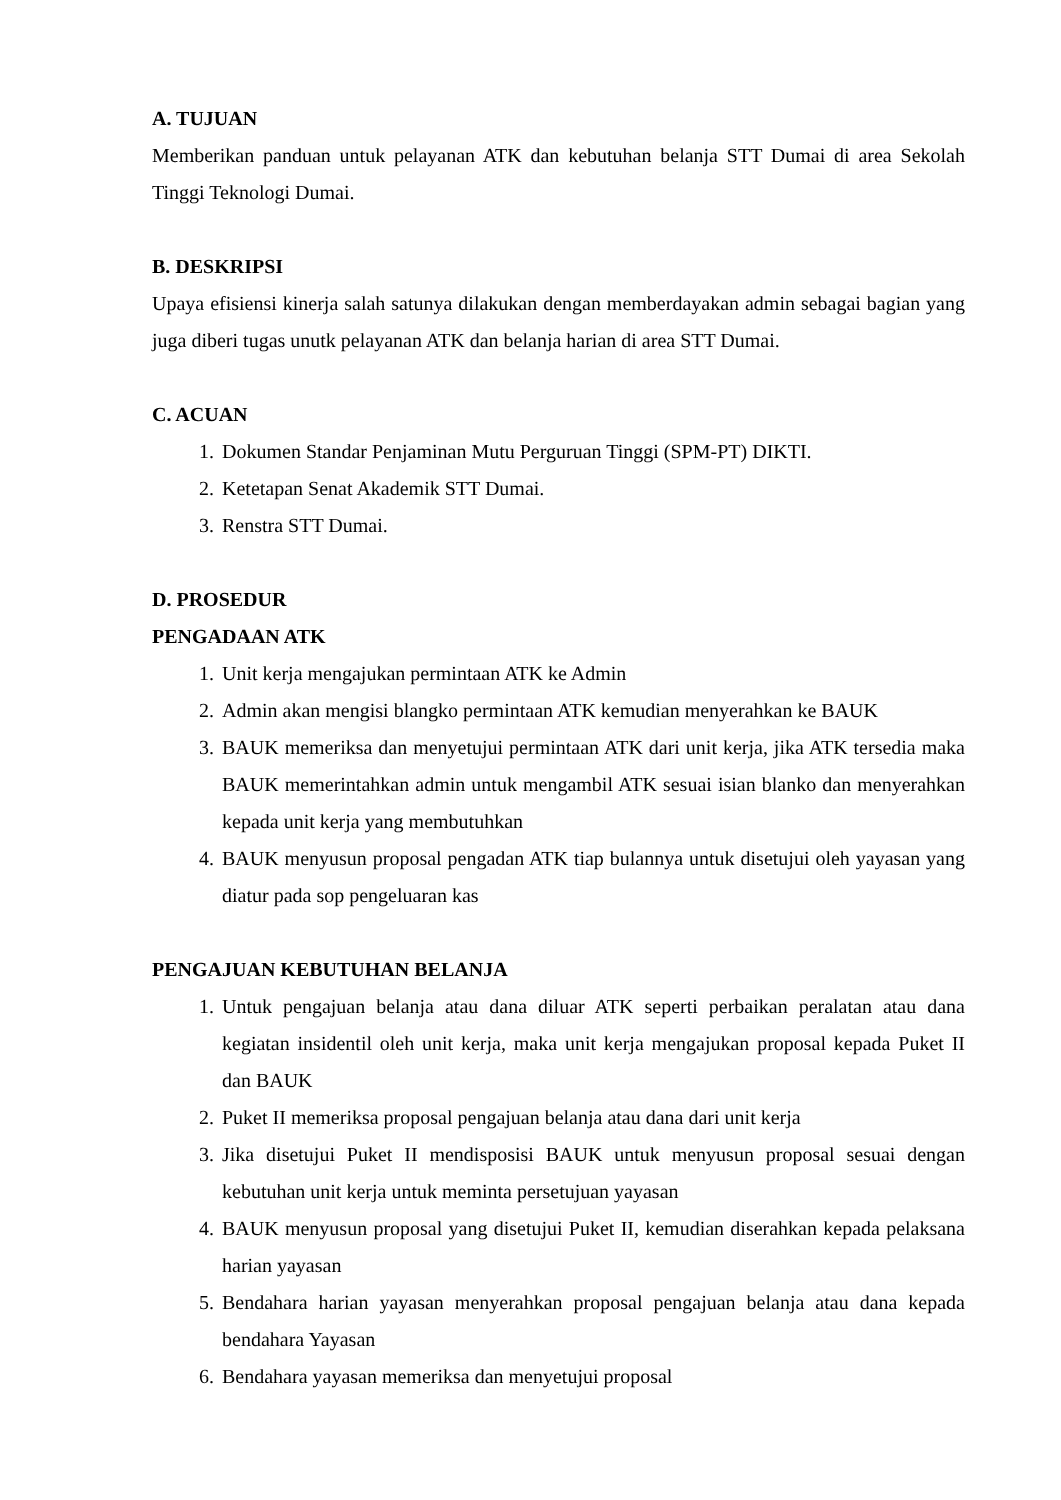A. TUJUAN
Memberikan panduan untuk pelayanan ATK dan kebutuhan belanja STT Dumai di area Sekolah Tinggi Teknologi Dumai.
B. DESKRIPSI
Upaya efisiensi kinerja salah satunya dilakukan dengan memberdayakan admin sebagai bagian yang juga diberi tugas unutk pelayanan ATK dan belanja harian di area STT Dumai.
C. ACUAN
1. Dokumen Standar Penjaminan Mutu Perguruan Tinggi (SPM-PT) DIKTI.
2. Ketetapan Senat Akademik STT Dumai.
3. Renstra STT Dumai.
D. PROSEDUR
PENGADAAN ATK
1. Unit kerja mengajukan permintaan ATK ke Admin
2. Admin akan mengisi blangko permintaan ATK kemudian menyerahkan ke BAUK
3. BAUK memeriksa dan menyetujui permintaan ATK dari unit kerja, jika ATK tersedia maka BAUK memerintahkan admin untuk mengambil ATK sesuai isian blanko dan menyerahkan kepada unit kerja yang membutuhkan
4. BAUK menyusun proposal pengadan ATK tiap bulannya untuk disetujui oleh yayasan yang diatur pada sop pengeluaran kas
PENGAJUAN KEBUTUHAN BELANJA
1. Untuk pengajuan belanja atau dana diluar ATK seperti perbaikan peralatan atau dana kegiatan insidentil oleh unit kerja, maka unit kerja mengajukan proposal kepada Puket II dan BAUK
2. Puket II memeriksa proposal pengajuan belanja atau dana dari unit kerja
3. Jika disetujui Puket II mendisposisi BAUK untuk menyusun proposal sesuai dengan kebutuhan unit kerja untuk meminta persetujuan yayasan
4. BAUK menyusun proposal yang disetujui Puket II, kemudian diserahkan kepada pelaksana harian yayasan
5. Bendahara harian yayasan menyerahkan proposal pengajuan belanja atau dana kepada bendahara Yayasan
6. Bendahara yayasan memeriksa dan menyetujui proposal